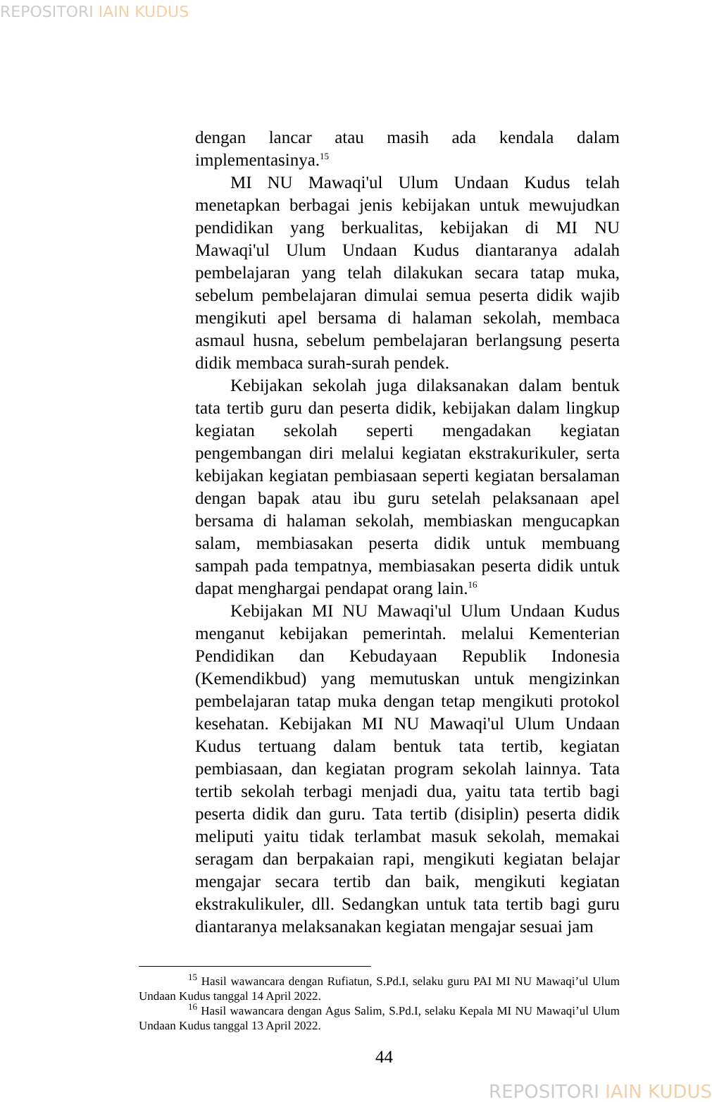REPOSITORI IAIN KUDUS
dengan lancar atau masih ada kendala dalam implementasinya.<sup>15</sup>
MI NU Mawaqi'ul Ulum Undaan Kudus telah menetapkan berbagai jenis kebijakan untuk mewujudkan pendidikan yang berkualitas, kebijakan di MI NU Mawaqi'ul Ulum Undaan Kudus diantaranya adalah pembelajaran yang telah dilakukan secara tatap muka, sebelum pembelajaran dimulai semua peserta didik wajib mengikuti apel bersama di halaman sekolah, membaca asmaul husna, sebelum pembelajaran berlangsung peserta didik membaca surah-surah pendek.
Kebijakan sekolah juga dilaksanakan dalam bentuk tata tertib guru dan peserta didik, kebijakan dalam lingkup kegiatan sekolah seperti mengadakan kegiatan pengembangan diri melalui kegiatan ekstrakurikuler, serta kebijakan kegiatan pembiasaan seperti kegiatan bersalaman dengan bapak atau ibu guru setelah pelaksanaan apel bersama di halaman sekolah, membiaskan mengucapkan salam, membiasakan peserta didik untuk membuang sampah pada tempatnya, membiasakan peserta didik untuk dapat menghargai pendapat orang lain.<sup>16</sup>
Kebijakan MI NU Mawaqi'ul Ulum Undaan Kudus menganut kebijakan pemerintah. melalui Kementerian Pendidikan dan Kebudayaan Republik Indonesia (Kemendikbud) yang memutuskan untuk mengizinkan pembelajaran tatap muka dengan tetap mengikuti protokol kesehatan. Kebijakan MI NU Mawaqi'ul Ulum Undaan Kudus tertuang dalam bentuk tata tertib, kegiatan pembiasaan, dan kegiatan program sekolah lainnya. Tata tertib sekolah terbagi menjadi dua, yaitu tata tertib bagi peserta didik dan guru. Tata tertib (disiplin) peserta didik meliputi yaitu tidak terlambat masuk sekolah, memakai seragam dan berpakaian rapi, mengikuti kegiatan belajar mengajar secara tertib dan baik, mengikuti kegiatan ekstrakulikuler, dll. Sedangkan untuk tata tertib bagi guru diantaranya melaksanakan kegiatan mengajar sesuai jam
<sup>15</sup> Hasil wawancara dengan Rufiatun, S.Pd.I, selaku guru PAI MI NU Mawaqi’ul Ulum Undaan Kudus tanggal 14 April 2022.
<sup>16</sup> Hasil wawancara dengan Agus Salim, S.Pd.I, selaku Kepala MI NU Mawaqi’ul Ulum Undaan Kudus tanggal 13 April 2022.
44
REPOSITORI IAIN KUDUS